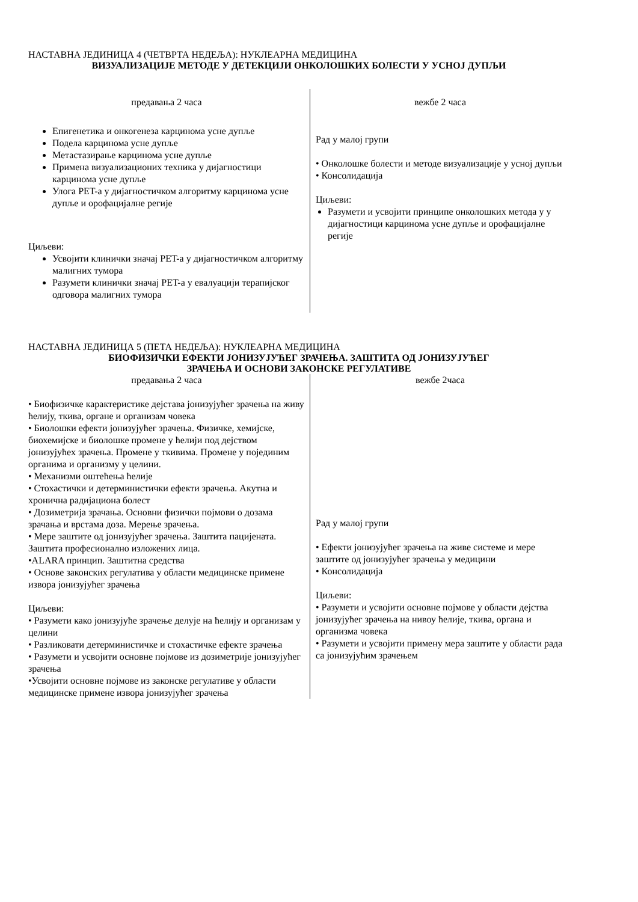НАСТАВНА ЈЕДИНИЦА 4 (ЧЕТВРТА НЕДЕЉА): НУКЛЕАРНА МЕДИЦИНА
ВИЗУАЛИЗАЦИЈЕ МЕТОДЕ У ДЕТЕКЦИЈИ ОНКОЛОШКИХ БОЛЕСТИ У УСНОЈ ДУПЉИ
| предавања 2 часа Епигенетика и онкогенеза карцинома усне дупље Подела карцинома усне дупље Метастазирање карцинома усне дупље Примена визуализационих техника у дијагностици карцинома усне дупље Улога PET-а у дијагностичком алгоритму карцинома усне дупље и орофацијалне регије Циљеви: Усвојити клинички значај PET-а у дијагностичком алгоритму малигних тумора Разумети клинички значај PET-а у евалуацији терапијског одговора малигних тумора | вежбе 2 часа Рад у малој групи • Онколошке болести и методе визуализације у усној дупљи • Консолидација Циљеви: Разумети и усвојити принципе онколошких метода у у дијагностици карцинома усне дупље и орофацијалне регије |
НАСТАВНА ЈЕДИНИЦА 5 (ПЕТА НЕДЕЉА): НУКЛЕАРНА МЕДИЦИНА
БИОФИЗИЧКИ ЕФЕКТИ ЈОНИЗУЈУЋЕГ ЗРАЧЕЊА. ЗАШТИТА ОД ЈОНИЗУЈУЋЕГ
ЗРАЧЕЊА И ОСНОВИ ЗАКОНСКЕ РЕГУЛАТИВЕ
| предавања 2 часа • Биофизичке карактеристике дејстава јонизујућег зрачења на живу ћелију, ткива, органе и организам човека • Биолошки ефекти јонизујућег зрачења. Физичке, хемијске, биохемијске и биолошке промене у ћелији под дејством јонизујућех зрачења. Промене у ткивима. Промене у појединим органима и организму у целини. • Механизми оштећења ћелије • Стохастички и детерминистички ефекти зрачења. Акутна и хронична радијациона болест • Дозиметрија зрачања. Основни физички појмови о дозама зрачања и врстама доза. Мерење зрачења. • Мере заштите од јонизујућег зрачења. Заштита пацијената. Заштита професионално изложених лица. •ALARA принцип. Заштитна средства • Основе законских регулатива у области медицинске примене извора јонизујућег зрачења Циљеви: • Разумети како јонизујуће зрачење делује на ћелију и организам у целини • Разликовати детерминистичке и стохастичке ефекте зрачења • Разумети и усвојити основне појмове из дозиметрије јонизујућег зрачења •Усвојити основне појмове из законске регулативе у области медицинске примене извора јонизујућег зрачења | вежбе 2часа Рад у малој групи • Ефекти јонизујућег зрачења на живе системе и мере заштите од јонизујућег зрачења у медицини • Консолидација Циљеви: • Разумети и усвојити основне појмове у области дејства јонизујућег зрачења на нивоу ћелије, ткива, органа и организма човека • Разумети и усвојити примену мера заштите у области рада са јонизујућим зрачењем |